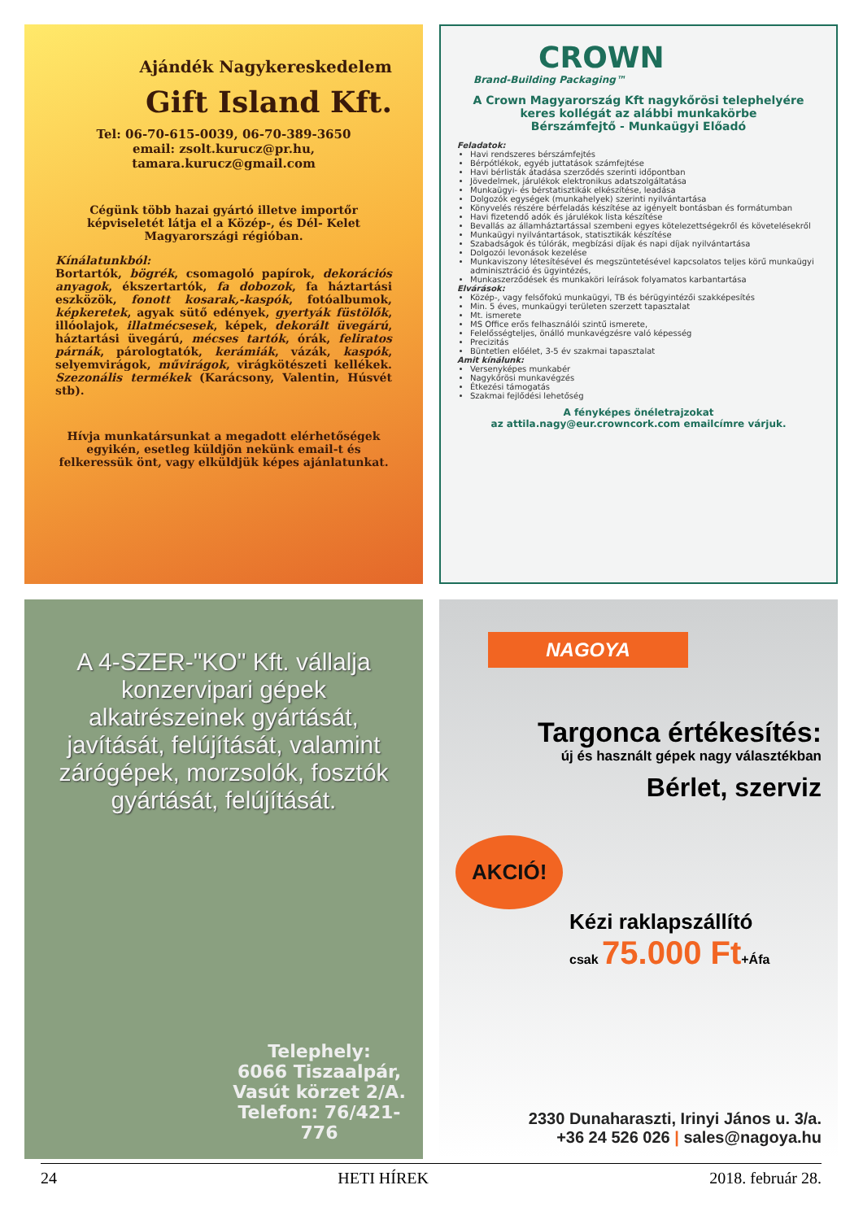Ajándék Nagykereskedelem
Gift Island Kft.
Tel: 06-70-615-0039, 06-70-389-3650
email: zsolt.kurucz@pr.hu,
tamara.kurucz@gmail.com
Cégünk több hazai gyártó illetve importőr képviseletét látja el a Közép-, és Dél- Kelet Magyarországi régióban.
Kínálatunkból:
Bortartók, bögrék, csomagoló papírok, dekorációs anyagok, ékszertartók, fa dobozok, fa háztartási eszközök, fonott kosarak,-kaspók, fotóalbumok, képkeretek, agyak sütő edények, gyertyák füstölők, illóolajok, illatmécsesek, képek, dekorált üvegárú, háztartási üvegárú, mécses tartók, órák, feliratos párnák, párologtatók, kerámiák, vázák, kaspók, selyemvirágok, művirágok, virágkötészeti kellékek. Szezonális termékek (Karácsony, Valentin, Húsvét stb).
Hívja munkatársunkat a megadott elérhetőségek egyikén, esetleg küldjön nekünk email-t és felkeressük önt, vagy elküldjük képes ajánlatunkat.
CROWN
Brand-Building Packaging™
A Crown Magyarország Kft nagykőrösi telephelyére
keres kollégát az alábbi munkakörbe
Bérszámfejtő - Munkaügyi Előadó
Feladatok:
Havi rendszeres bérszámfejtés
Bérpótlékok, egyéb juttatások számfejtése
Havi bérlisták átadása szerződés szerinti időpontban
Jövedelmek, járulékok elektronikus adatszolgáltatása
Munkaügyi- és bérstatisztikák elkészítése, leadása
Dolgozók egységek (munkahelyek) szerinti nyilvántartása
Könyvelés részére bérfeladás készítése az igényelt bontásban és formátumban
Havi fizetendő adók és járulékok lista készítése
Bevallás az államháztartással szembeni egyes kötelezettségekről és követelésekről
Munkaügyi nyilvántartások, statisztikák készítése
Szabadságok és túlórák, megbízási díjak és napi díjak nyilvántartása
Dolgozói levonások kezelése
Munkaviszony létesítésével és megszüntetésével kapcsolatos teljes körű munkaügyi adminisztráció és ügyintézés,
Munkaszerződések és munkaköri leírások folyamatos karbantartása
Elvárások:
Közép-, vagy felsőfokú munkaügyi, TB és bérügyintézői szakképesítés
Min. 5 éves, munkaügyi területen szerzett tapasztalat
Mt. ismerete
MS Office erős felhasználói szintű ismerete,
Felelősségteljes, önálló munkavégzésre való képesség
Precizitás
Büntetlen előélet, 3-5 év szakmai tapasztalat
Amit kínálunk:
Versenyképes munkabér
Nagykőrösi munkavégzés
Étkezési támogatás
Szakmai fejlődési lehetőség
A fényképes önéletrajzokat
az attila.nagy@eur.crowncork.com emailcímre várjuk.
A 4-SZER-"KO" Kft. vállalja konzervipari gépek alkatrészeinek gyártását, javítását, felújítását, valamint zárógépek, morzsolók, fosztók gyártását, felújítását.
Telephely:
6066 Tiszaalpár,
Vasút körzet 2/A.
Telefon: 76/421-776
NAGOYA
Targonca értékesítés:
új és használt gépek nagy választékban
Bérlet, szerviz
AKCIÓ!
Kézi raklapszállító
csak 75.000 Ft+Áfa
2330 Dunaharaszti, Irinyi János u. 3/a.
+36 24 526 026 | sales@nagoya.hu
24 HETI HÍREK 2018. február 28.